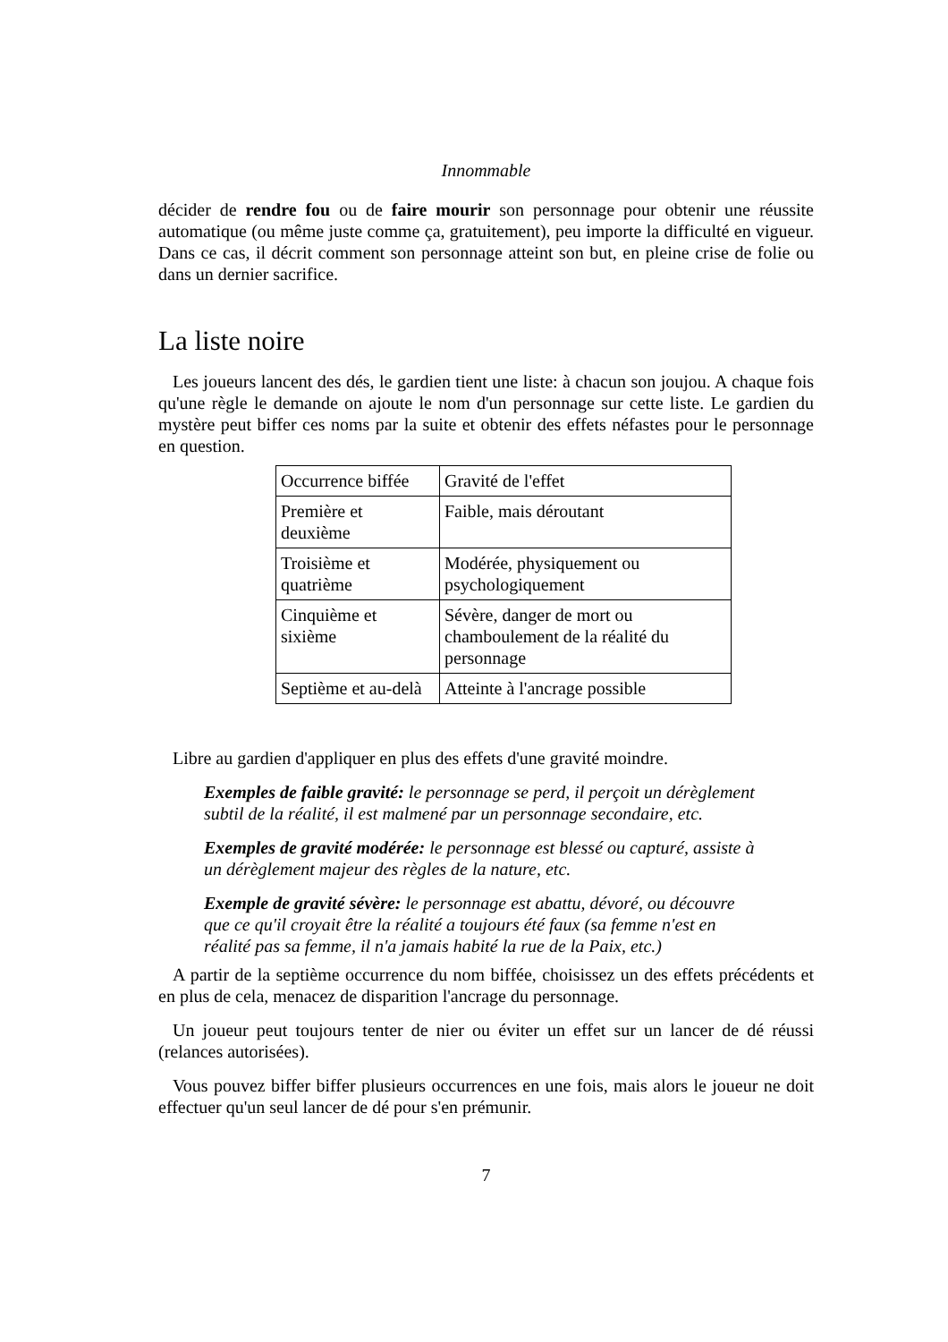Innommable
décider de rendre fou ou de faire mourir son personnage pour obtenir une réussite automatique (ou même juste comme ça, gratuitement), peu importe la difficulté en vigueur. Dans ce cas, il décrit comment son personnage atteint son but, en pleine crise de folie ou dans un dernier sacrifice.
La liste noire
Les joueurs lancent des dés, le gardien tient une liste: à chacun son joujou. A chaque fois qu'une règle le demande on ajoute le nom d'un personnage sur cette liste. Le gardien du mystère peut biffer ces noms par la suite et obtenir des effets néfastes pour le personnage en question.
| Occurrence biffée | Gravité de l'effet |
| Première et deuxième | Faible, mais déroutant |
| Troisième et quatrième | Modérée, physiquement ou psychologiquement |
| Cinquième et sixième | Sévère, danger de mort ou chamboulement de la réalité du personnage |
| Septième et au-delà | Atteinte à l'ancrage possible |
Libre au gardien d'appliquer en plus des effets d'une gravité moindre.
Exemples de faible gravité: le personnage se perd, il perçoit un dérèglement subtil de la réalité, il est malmené par un personnage secondaire, etc.
Exemples de gravité modérée: le personnage est blessé ou capturé, assiste à un dérèglement majeur des règles de la nature, etc.
Exemple de gravité sévère: le personnage est abattu, dévoré, ou découvre que ce qu'il croyait être la réalité a toujours été faux (sa femme n'est en réalité pas sa femme, il n'a jamais habité la rue de la Paix, etc.)
A partir de la septième occurrence du nom biffée, choisissez un des effets précédents et en plus de cela, menacez de disparition l'ancrage du personnage.
Un joueur peut toujours tenter de nier ou éviter un effet sur un lancer de dé réussi (relances autorisées).
Vous pouvez biffer biffer plusieurs occurrences en une fois, mais alors le joueur ne doit effectuer qu'un seul lancer de dé pour s'en prémunir.
7